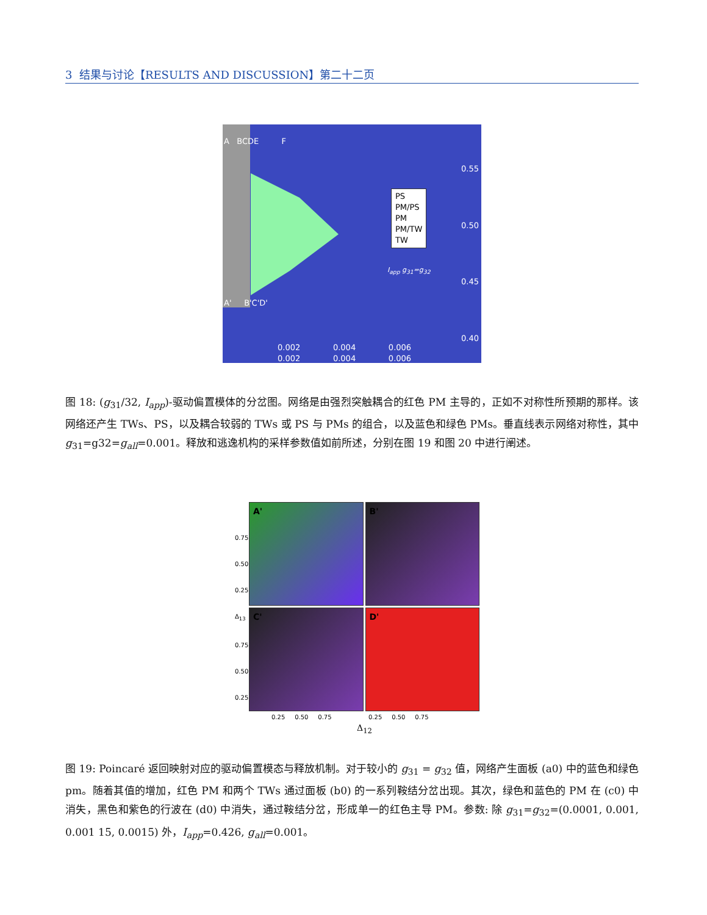3 结果与讨论【RESULTS AND DISCUSSION】第二十二页
A BCDE F
A' B'C'D'
0.55
0.50
0.45
0.40
PS
PM/PS
PM
PM/TW
TW
I<sub>app</sub> g<sub>31</sub>=g<sub>32</sub>
0.002 0.004 0.006
0.002 0.004 0.006
图 18: (g<sub>31</sub>/32, I<sub>app</sub>)-驱动偏置模体的分岔图。网络是由强烈突触耦合的红色 PM 主导的，正如不对称性所预期的那样。该网络还产生 TWs、PS，以及耦合较弱的 TWs 或 PS 与 PMs 的组合，以及蓝色和绿色 PMs。垂直线表示网络对称性，其中 g<sub>31</sub>=g32=g<sub>all</sub>=0.001。释放和逃逸机构的采样参数值如前所述，分别在图 19 和图 20 中进行阐述。
0.75
0.50
0.25
Δ<sub>13</sub>
0.75
0.50
0.25
A'
B'
C'
D'
0.25 0.50 0.75 0.25 0.50 0.75
Δ<sub>12</sub>
图 19: Poincaré 返回映射对应的驱动偏置模态与释放机制。对于较小的 g<sub>31</sub> = g<sub>32</sub> 值，网络产生面板 (a0) 中的蓝色和绿色 pm。随着其值的增加，红色 PM 和两个 TWs 通过面板 (b0) 的一系列鞍结分岔出现。其次，绿色和蓝色的 PM 在 (c0) 中消失，黑色和紫色的行波在 (d0) 中消失，通过鞍结分岔，形成单一的红色主导 PM。参数: 除 g<sub>31</sub>=g<sub>32</sub>=(0.0001, 0.001, 0.001 15, 0.0015) 外，I<sub>app</sub>=0.426, g<sub>all</sub>=0.001。